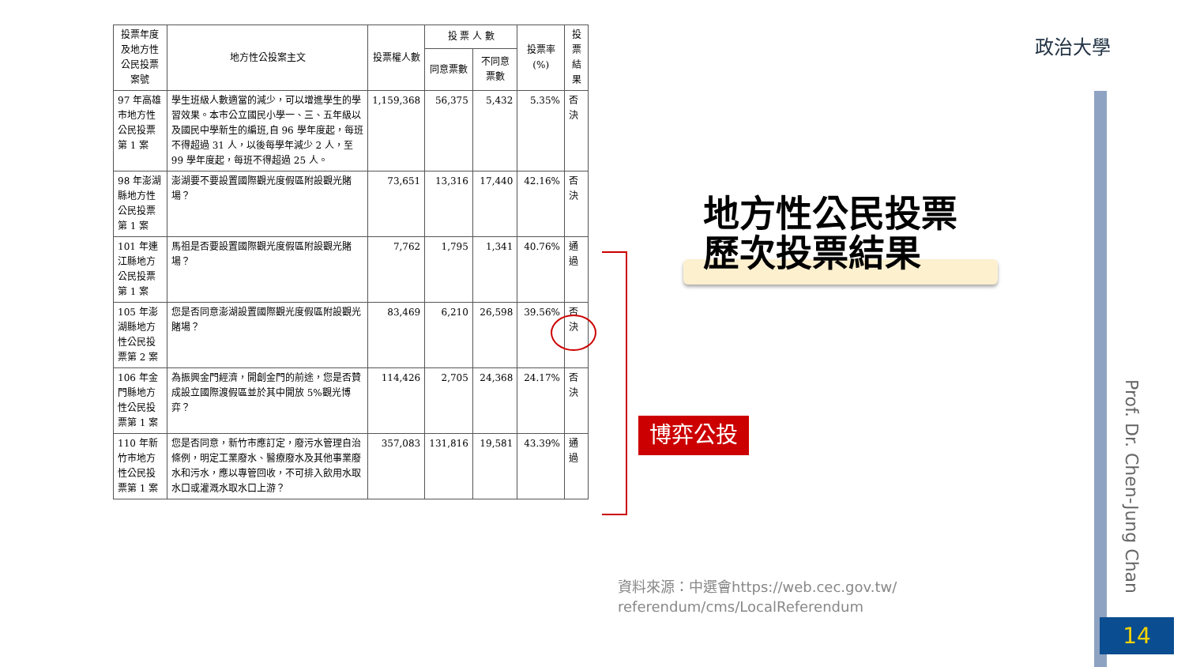政治大學
| 投票年度及地方性公民投票案號 | 地方性公投案主文 | 投票權人數 | 投 票 人 數 | | 投票率 (%) | 投票結果 |
| --- | --- | --- | --- | --- | --- | --- |
| | | | 同意票數 | 不同意票數 | | |
| 97 年高雄市地方性公民投票第 1 案 | 學生班級人數適當的減少，可以增進學生的學習效果。本市公立國民小學一、三、五年級以及國民中學新生的編班,自 96 學年度起，每班不得超過 31 人，以後每學年減少 2 人，至 99 學年度起，每班不得超過 25 人。 | 1,159,368 | 56,375 | 5,432 | 5.35% | 否決 |
| 98 年澎湖縣地方性公民投票第 1 案 | 澎湖要不要設置國際觀光度假區附設觀光賭場？ | 73,651 | 13,316 | 17,440 | 42.16% | 否決 |
| 101 年連江縣地方公民投票第 1 案 | 馬祖是否要設置國際觀光度假區附設觀光賭場？ | 7,762 | 1,795 | 1,341 | 40.76% | 通過 |
| 105 年澎湖縣地方性公民投票第 2 案 | 您是否同意澎湖設置國際觀光度假區附設觀光賭場？ | 83,469 | 6,210 | 26,598 | 39.56% | 否決 |
| 106 年金門縣地方性公民投票第 1 案 | 為振興金門經濟，開創金門的前途，您是否贊成設立國際渡假區並於其中開放 5%觀光博弈？ | 114,426 | 2,705 | 24,368 | 24.17% | 否決 |
| 110 年新竹市地方性公民投票第 1 案 | 您是否同意，新竹市應訂定，廢污水管理自治條例，明定工業廢水、醫療廢水及其他事業廢水和污水，應以專管回收，不可排入飲用水取水口或灌溉水取水口上游？ | 357,083 | 131,816 | 19,581 | 43.39% | 通過 |
地方性公民投票
歷次投票結果
博弈公投
資料來源：中選會https://web.cec.gov.tw/ referendum/cms/LocalReferendum
Prof. Dr. Chen-Jung Chan
14